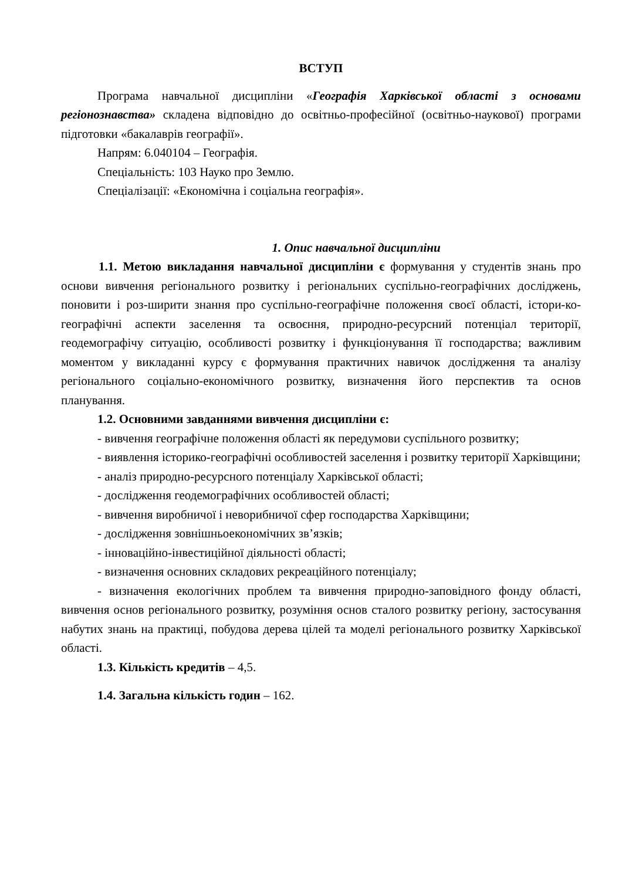ВСТУП
Програма навчальної дисципліни «Географія Харківської області з основами регіонознавства» складена відповідно до освітньо-професійної (освітньо-наукової) програми підготовки «бакалаврів географії».
Напрям: 6.040104 – Географія.
Спеціальність: 103 Науко про Землю.
Спеціалізації: «Економічна і соціальна географія».
1. Опис навчальної дисципліни
1.1. Метою викладання навчальної дисципліни є формування у студентів знань про основи вивчення регіонального розвитку і регіональних суспільно-географічних досліджень, поновити і роз-ширити знання про суспільно-географічне положення своєї області, істори-ко-географічні аспекти заселення та освоєння, природно-ресурсний потенціал території, геодемографічу ситуацію, особливості розвитку і функціонування її господарства; важливим моментом у викладанні курсу є формування практичних навичок дослідження та аналізу регіонального соціально-економічного розвитку, визначення його перспектив та основ планування.
1.2. Основними завданнями вивчення дисципліни є:
- вивчення географічне положення області як передумови суспільного розвитку;
- виявлення історико-географічні особливостей заселення і розвитку території Харківщини;
- аналіз природно-ресурсного потенціалу Харківської області;
- дослідження геодемографічних особливостей області;
- вивчення виробничої і неворибничої сфер господарства Харківщини;
- дослідження зовнішньоекономічних зв’язків;
- інноваційно-інвестиційної діяльності області;
- визначення основних складових рекреаційного потенціалу;
- визначення екологічних проблем та вивчення природно-заповідного фонду області, вивчення основ регіонального розвитку, розуміння основ сталого розвитку регіону, застосування набутих знань на практиці, побудова дерева цілей та моделі регіонального розвитку Харківської області.
1.3. Кількість кредитів – 4,5.
1.4. Загальна кількість годин – 162.